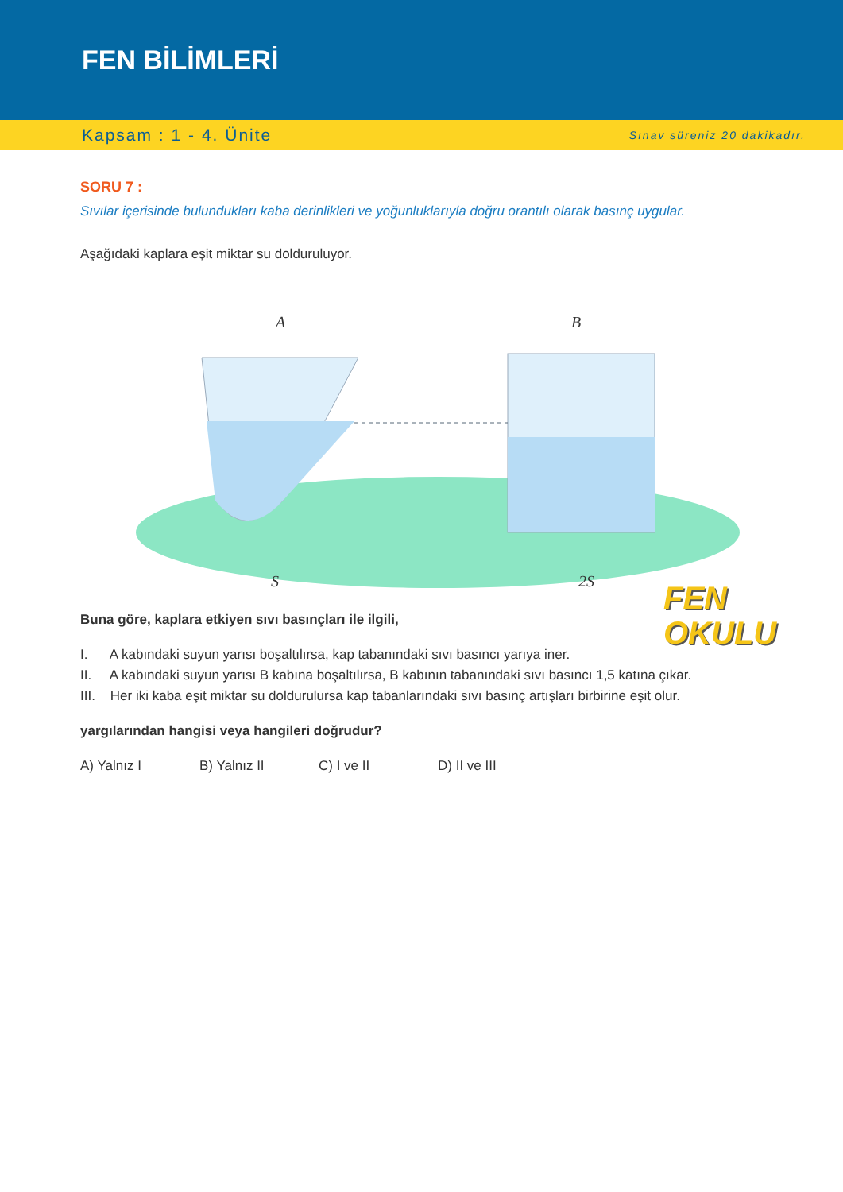FEN BİLİMLERİ
Kapsam : 1 - 4. Ünite Sınav süreniz 20 dakikadır.
SORU 7 :
Sıvılar içerisinde bulundukları kaba derinlikleri ve yoğunluklarıyla doğru orantılı olarak basınç uygular.
Aşağıdaki kaplara eşit miktar su dolduruluyor.
A B
S 2S
Buna göre, kaplara etkiyen sıvı basınçları ile ilgili,
I. A kabındaki suyun yarısı boşaltılırsa, kap tabanındaki sıvı basıncı yarıya iner.
II. A kabındaki suyun yarısı B kabına boşaltılırsa, B kabının tabanındaki sıvı basıncı 1,5 katına çıkar.
III. Her iki kaba eşit miktar su doldurulursa kap tabanlarındaki sıvı basınç artışları birbirine eşit olur.
yargılarından hangisi veya hangileri doğrudur?
A) Yalnız I B) Yalnız II C) I ve II D) II ve III
FEN
OKULU